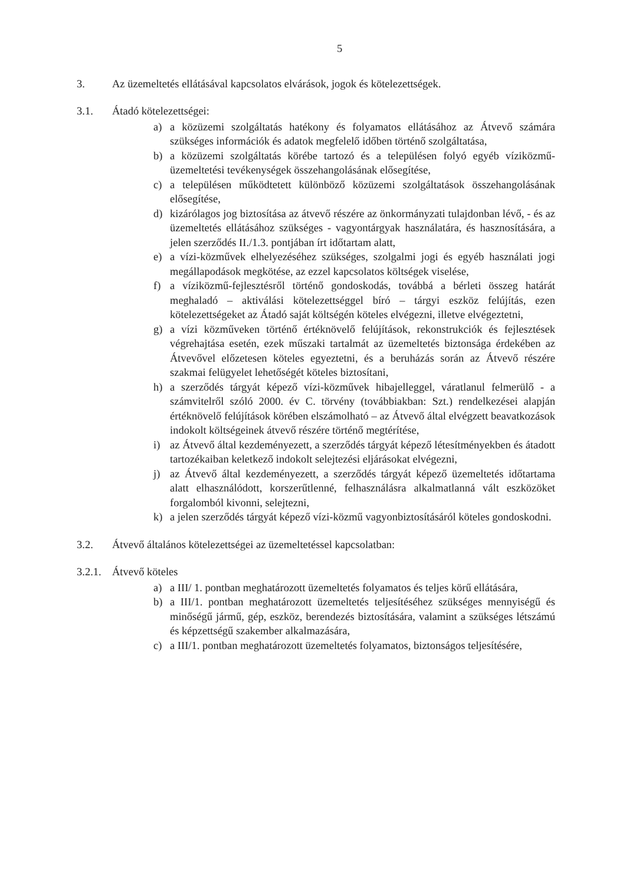5
3. Az üzemeltetés ellátásával kapcsolatos elvárások, jogok és kötelezettségek.
3.1. Átadó kötelezettségei:
a) a közüzemi szolgáltatás hatékony és folyamatos ellátásához az Átvevő számára szükséges információk és adatok megfelelő időben történő szolgáltatása,
b) a közüzemi szolgáltatás körébe tartozó és a településen folyó egyéb víziközmű-üzemeltetési tevékenységek összehangolásának elősegítése,
c) a településen működtetett különböző közüzemi szolgáltatások összehangolásának elősegítése,
d) kizárólagos jog biztosítása az átvevő részére az önkormányzati tulajdonban lévő, - és az üzemeltetés ellátásához szükséges - vagyontárgyak használatára, és hasznosítására, a jelen szerződés II./1.3. pontjában írt időtartam alatt,
e) a vízi-közművek elhelyezéséhez szükséges, szolgalmi jogi és egyéb használati jogi megállapodások megkötése, az ezzel kapcsolatos költségek viselése,
f) a víziközmű-fejlesztésről történő gondoskodás, továbbá a bérleti összeg határát meghaladó – aktiválási kötelezettséggel bíró – tárgyi eszköz felújítás, ezen kötelezettségeket az Átadó saját költségén köteles elvégezni, illetve elvégeztetni,
g) a vízi közműveken történő értéknövelő felújítások, rekonstrukciók és fejlesztések végrehajtása esetén, ezek műszaki tartalmát az üzemeltetés biztonsága érdekében az Átvevővel előzetesen köteles egyeztetni, és a beruházás során az Átvevő részére szakmai felügyelet lehetőségét köteles biztosítani,
h) a szerződés tárgyát képező vízi-közművek hibajelleggel, váratlanul felmerülő - a számvitelről szóló 2000. év C. törvény (továbbiakban: Szt.) rendelkezései alapján értéknövelő felújítások körében elszámolható – az Átvevő által elvégzett beavatkozások indokolt költségeinek átvevő részére történő megtérítése,
i) az Átvevő által kezdeményezett, a szerződés tárgyát képező létesítményekben és átadott tartozékaiban keletkező indokolt selejtezési eljárásokat elvégezni,
j) az Átvevő által kezdeményezett, a szerződés tárgyát képező üzemeltetés időtartama alatt elhasználódott, korszerűtlenné, felhasználásra alkalmatlanná vált eszközöket forgalomból kivonni, selejtezni,
k) a jelen szerződés tárgyát képező vízi-közmű vagyonbiztosításáról köteles gondoskodni.
3.2. Átvevő általános kötelezettségei az üzemeltetéssel kapcsolatban:
3.2.1. Átvevő köteles
a) a III/ 1. pontban meghatározott üzemeltetés folyamatos és teljes körű ellátására,
b) a III/1. pontban meghatározott üzemeltetés teljesítéséhez szükséges mennyiségű és minőségű jármű, gép, eszköz, berendezés biztosítására, valamint a szükséges létszámú és képzettségű szakember alkalmazására,
c) a III/1. pontban meghatározott üzemeltetés folyamatos, biztonságos teljesítésére,